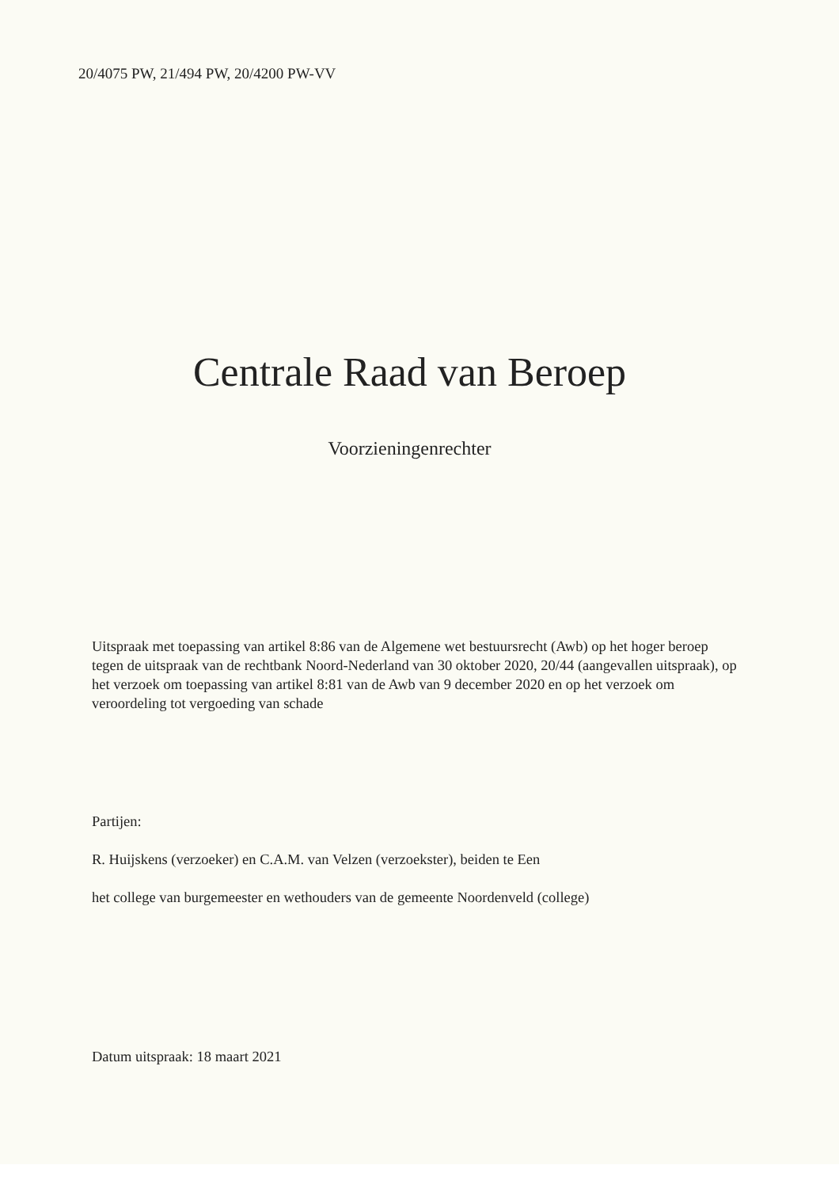20/4075 PW, 21/494 PW, 20/4200 PW-VV
Centrale Raad van Beroep
Voorzieningenrechter
Uitspraak met toepassing van artikel 8:86 van de Algemene wet bestuursrecht (Awb) op het hoger beroep tegen de uitspraak van de rechtbank Noord-Nederland van 30 oktober 2020, 20/44 (aangevallen uitspraak), op het verzoek om toepassing van artikel 8:81 van de Awb van 9 december 2020 en op het verzoek om veroordeling tot vergoeding van schade
Partijen:
R. Huijskens (verzoeker) en C.A.M. van Velzen (verzoekster), beiden te Een
het college van burgemeester en wethouders van de gemeente Noordenveld (college)
Datum uitspraak: 18 maart 2021